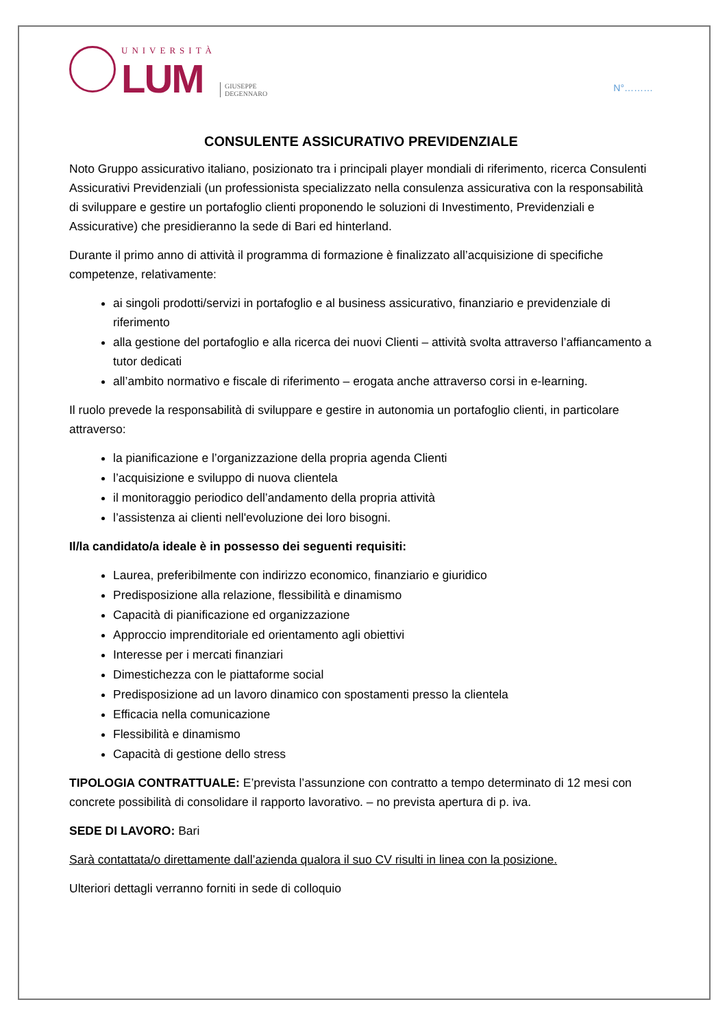UNIVERSITÀ
LUM
GIUSEPPE
DEGENNARO
N°………
CONSULENTE ASSICURATIVO PREVIDENZIALE
Noto Gruppo assicurativo italiano, posizionato tra i principali player mondiali di riferimento, ricerca Consulenti Assicurativi Previdenziali (un professionista specializzato nella consulenza assicurativa con la responsabilità di sviluppare e gestire un portafoglio clienti proponendo le soluzioni di Investimento, Previdenziali e Assicurative) che presidieranno la sede di Bari ed hinterland.
Durante il primo anno di attività il programma di formazione è finalizzato all’acquisizione di specifiche competenze, relativamente:
ai singoli prodotti/servizi in portafoglio e al business assicurativo, finanziario e previdenziale di riferimento
alla gestione del portafoglio e alla ricerca dei nuovi Clienti – attività svolta attraverso l’affiancamento a tutor dedicati
all’ambito normativo e fiscale di riferimento – erogata anche attraverso corsi in e-learning.
Il ruolo prevede la responsabilità di sviluppare e gestire in autonomia un portafoglio clienti, in particolare attraverso:
la pianificazione e l’organizzazione della propria agenda Clienti
l’acquisizione e sviluppo di nuova clientela
il monitoraggio periodico dell’andamento della propria attività
l’assistenza ai clienti nell'evoluzione dei loro bisogni.
Il/la candidato/a ideale è in possesso dei seguenti requisiti:
Laurea, preferibilmente con indirizzo economico, finanziario e giuridico
Predisposizione alla relazione, flessibilità e dinamismo
Capacità di pianificazione ed organizzazione
Approccio imprenditoriale ed orientamento agli obiettivi
Interesse per i mercati finanziari
Dimestichezza con le piattaforme social
Predisposizione ad un lavoro dinamico con spostamenti presso la clientela
Efficacia nella comunicazione
Flessibilità e dinamismo
Capacità di gestione dello stress
TIPOLOGIA CONTRATTUALE: E’prevista l’assunzione con contratto a tempo determinato di 12 mesi con concrete possibilità di consolidare il rapporto lavorativo. – no prevista apertura di p. iva.
SEDE DI LAVORO: Bari
Sarà contattata/o direttamente dall’azienda qualora il suo CV risulti in linea con la posizione.
Ulteriori dettagli verranno forniti in sede di colloquio